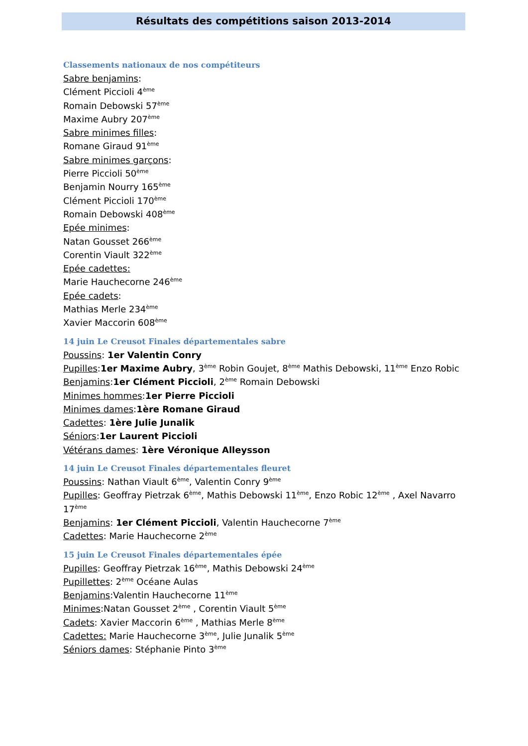Résultats des compétitions saison 2013-2014
Classements nationaux de nos compétiteurs
Sabre benjamins:
Clément Piccioli 4<sup>ème</sup>
Romain Debowski 57<sup>ème</sup>
Maxime Aubry 207<sup>ème</sup>
Sabre minimes filles:
Romane Giraud 91<sup>ème</sup>
Sabre minimes garçons:
Pierre Piccioli 50<sup>ème</sup>
Benjamin Nourry 165<sup>ème</sup>
Clément Piccioli 170<sup>ème</sup>
Romain Debowski 408<sup>ème</sup>
Epée minimes:
Natan Gousset 266<sup>ème</sup>
Corentin Viault 322<sup>ème</sup>
Epée cadettes:
Marie Hauchecorne 246<sup>ème</sup>
Epée cadets:
Mathias Merle 234<sup>ème</sup>
Xavier Maccorin 608<sup>ème</sup>
14 juin Le Creusot Finales départementales sabre
Poussins: 1er Valentin Conry
Pupilles:1er Maxime Aubry, 3<sup>ème</sup> Robin Goujet, 8<sup>ème</sup> Mathis Debowski, 11<sup>ème</sup> Enzo Robic
Benjamins:1er Clément Piccioli, 2<sup>ème</sup> Romain Debowski
Minimes hommes:1er Pierre Piccioli
Minimes dames:1ère Romane Giraud
Cadettes: 1ère Julie Junalik
Séniors:1er Laurent Piccioli
Vétérans dames: 1ère Véronique Alleysson
14 juin Le Creusot Finales départementales fleuret
Poussins: Nathan Viault 6<sup>ème</sup>, Valentin Conry 9<sup>ème</sup>
Pupilles: Geoffray Pietrzak 6<sup>ème</sup>, Mathis Debowski 11<sup>ème</sup>, Enzo Robic 12<sup>ème</sup> , Axel Navarro 17<sup>ème</sup>
Benjamins: 1er Clément Piccioli, Valentin Hauchecorne 7<sup>ème</sup>
Cadettes: Marie Hauchecorne 2<sup>ème</sup>
15 juin Le Creusot Finales départementales épée
Pupilles: Geoffray Pietrzak 16<sup>ème</sup>, Mathis Debowski 24<sup>ème</sup>
Pupillettes: 2<sup>ème</sup> Océane Aulas
Benjamins:Valentin Hauchecorne 11<sup>ème</sup>
Minimes:Natan Gousset 2<sup>ème</sup> , Corentin Viault 5<sup>ème</sup>
Cadets: Xavier Maccorin 6<sup>ème</sup> , Mathias Merle 8<sup>ème</sup>
Cadettes: Marie Hauchecorne 3<sup>ème</sup>, Julie Junalik 5<sup>ème</sup>
Séniors dames: Stéphanie Pinto 3<sup>ème</sup>